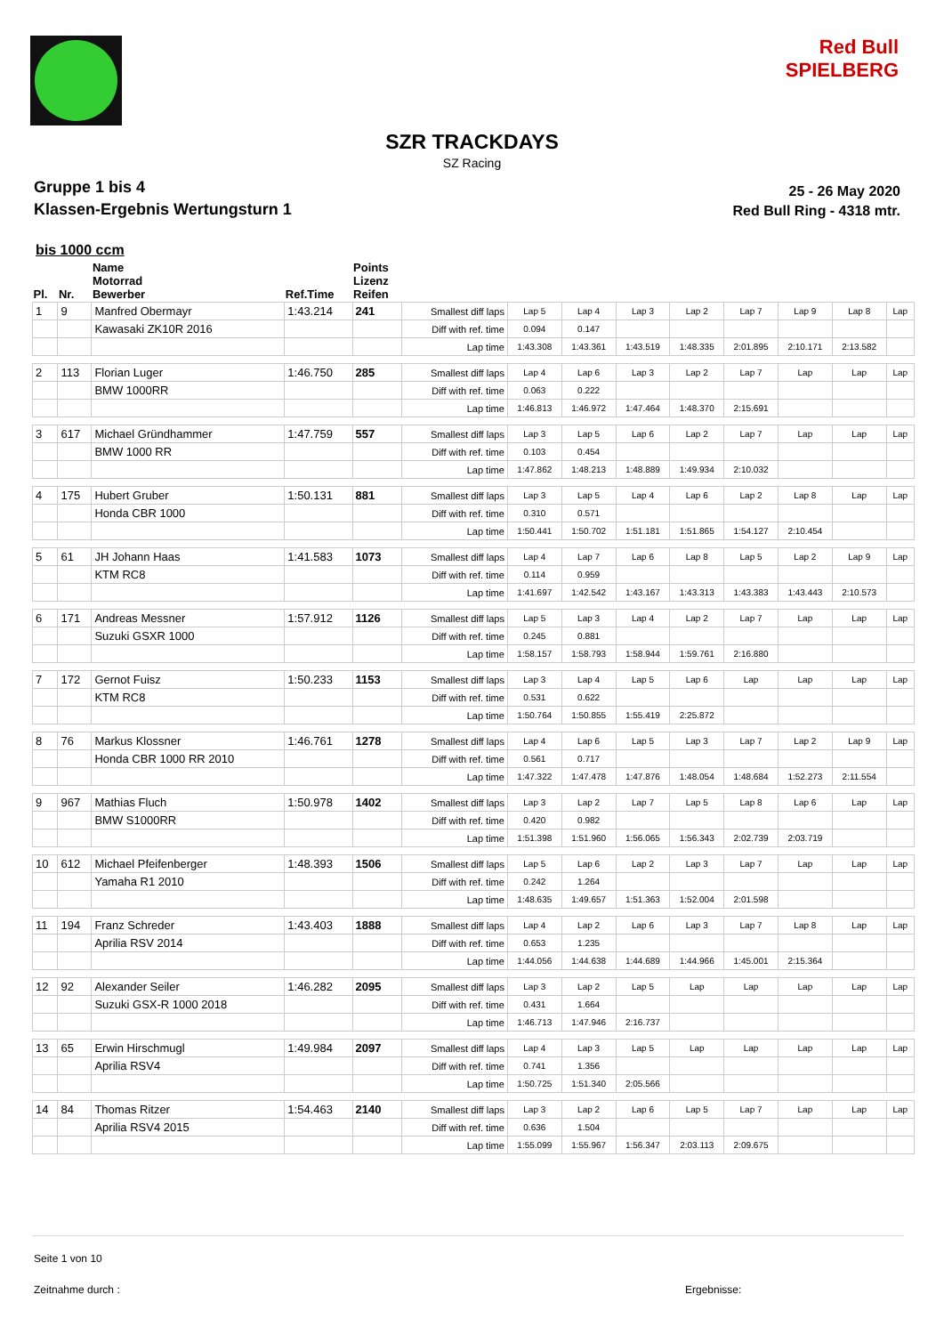Red Bull
SPIELBERG
SZR TRACKDAYS
SZ Racing
Gruppe 1 bis 4
Klassen-Ergebnis Wertungsturn 1
25 - 26 May 2020
Red Bull Ring - 4318 mtr.
bis 1000 ccm
| Pl. | Nr. | Name Motorrad Bewerber | Ref.Time | Points Lizenz Reifen | | | | | | | | | |
| --- | --- | --- | --- | --- | --- | --- | --- | --- | --- | --- | --- | --- | --- |
| 1 | 9 | Manfred Obermayr | 1:43.214 | 241 | Smallest diff laps | Lap 5 | Lap 4 | Lap 3 | Lap 2 | Lap 7 | Lap 9 | Lap 8 | Lap |
| | | Kawasaki ZK10R 2016 | | | Diff with ref. time | 0.094 | 0.147 | | | | | | |
| | | | | | Lap time | 1:43.308 | 1:43.361 | 1:43.519 | 1:48.335 | 2:01.895 | 2:10.171 | 2:13.582 | |
| 2 | 113 | Florian Luger | 1:46.750 | 285 | Smallest diff laps | Lap 4 | Lap 6 | Lap 3 | Lap 2 | Lap 7 | Lap | Lap | Lap |
| | | BMW 1000RR | | | Diff with ref. time | 0.063 | 0.222 | | | | | | |
| | | | | | Lap time | 1:46.813 | 1:46.972 | 1:47.464 | 1:48.370 | 2:15.691 | | | |
| 3 | 617 | Michael Gründhammer | 1:47.759 | 557 | Smallest diff laps | Lap 3 | Lap 5 | Lap 6 | Lap 2 | Lap 7 | Lap | Lap | Lap |
| | | BMW 1000 RR | | | Diff with ref. time | 0.103 | 0.454 | | | | | | |
| | | | | | Lap time | 1:47.862 | 1:48.213 | 1:48.889 | 1:49.934 | 2:10.032 | | | |
| 4 | 175 | Hubert Gruber | 1:50.131 | 881 | Smallest diff laps | Lap 3 | Lap 5 | Lap 4 | Lap 6 | Lap 2 | Lap 8 | Lap | Lap |
| | | Honda CBR 1000 | | | Diff with ref. time | 0.310 | 0.571 | | | | | | |
| | | | | | Lap time | 1:50.441 | 1:50.702 | 1:51.181 | 1:51.865 | 1:54.127 | 2:10.454 | | |
| 5 | 61 | JH Johann Haas | 1:41.583 | 1073 | Smallest diff laps | Lap 4 | Lap 7 | Lap 6 | Lap 8 | Lap 5 | Lap 2 | Lap 9 | Lap |
| | | KTM RC8 | | | Diff with ref. time | 0.114 | 0.959 | | | | | | |
| | | | | | Lap time | 1:41.697 | 1:42.542 | 1:43.167 | 1:43.313 | 1:43.383 | 1:43.443 | 2:10.573 | |
| 6 | 171 | Andreas Messner | 1:57.912 | 1126 | Smallest diff laps | Lap 5 | Lap 3 | Lap 4 | Lap 2 | Lap 7 | Lap | Lap | Lap |
| | | Suzuki GSXR 1000 | | | Diff with ref. time | 0.245 | 0.881 | | | | | | |
| | | | | | Lap time | 1:58.157 | 1:58.793 | 1:58.944 | 1:59.761 | 2:16.880 | | | |
| 7 | 172 | Gernot Fuisz | 1:50.233 | 1153 | Smallest diff laps | Lap 3 | Lap 4 | Lap 5 | Lap 6 | Lap | Lap | Lap | Lap |
| | | KTM RC8 | | | Diff with ref. time | 0.531 | 0.622 | | | | | | |
| | | | | | Lap time | 1:50.764 | 1:50.855 | 1:55.419 | 2:25.872 | | | | |
| 8 | 76 | Markus Klossner | 1:46.761 | 1278 | Smallest diff laps | Lap 4 | Lap 6 | Lap 5 | Lap 3 | Lap 7 | Lap 2 | Lap 9 | Lap |
| | | Honda CBR 1000 RR 2010 | | | Diff with ref. time | 0.561 | 0.717 | | | | | | |
| | | | | | Lap time | 1:47.322 | 1:47.478 | 1:47.876 | 1:48.054 | 1:48.684 | 1:52.273 | 2:11.554 | |
| 9 | 967 | Mathias Fluch | 1:50.978 | 1402 | Smallest diff laps | Lap 3 | Lap 2 | Lap 7 | Lap 5 | Lap 8 | Lap 6 | Lap | Lap |
| | | BMW S1000RR | | | Diff with ref. time | 0.420 | 0.982 | | | | | | |
| | | | | | Lap time | 1:51.398 | 1:51.960 | 1:56.065 | 1:56.343 | 2:02.739 | 2:03.719 | | |
| 10 | 612 | Michael Pfeifenberger | 1:48.393 | 1506 | Smallest diff laps | Lap 5 | Lap 6 | Lap 2 | Lap 3 | Lap 7 | Lap | Lap | Lap |
| | | Yamaha R1 2010 | | | Diff with ref. time | 0.242 | 1.264 | | | | | | |
| | | | | | Lap time | 1:48.635 | 1:49.657 | 1:51.363 | 1:52.004 | 2:01.598 | | | |
| 11 | 194 | Franz Schreder | 1:43.403 | 1888 | Smallest diff laps | Lap 4 | Lap 2 | Lap 6 | Lap 3 | Lap 7 | Lap 8 | Lap | Lap |
| | | Aprilia RSV 2014 | | | Diff with ref. time | 0.653 | 1.235 | | | | | | |
| | | | | | Lap time | 1:44.056 | 1:44.638 | 1:44.689 | 1:44.966 | 1:45.001 | 2:15.364 | | |
| 12 | 92 | Alexander Seiler | 1:46.282 | 2095 | Smallest diff laps | Lap 3 | Lap 2 | Lap 5 | Lap | Lap | Lap | Lap | Lap |
| | | Suzuki GSX-R 1000 2018 | | | Diff with ref. time | 0.431 | 1.664 | | | | | | |
| | | | | | Lap time | 1:46.713 | 1:47.946 | 2:16.737 | | | | | |
| 13 | 65 | Erwin Hirschmugl | 1:49.984 | 2097 | Smallest diff laps | Lap 4 | Lap 3 | Lap 5 | Lap | Lap | Lap | Lap | Lap |
| | | Aprilia RSV4 | | | Diff with ref. time | 0.741 | 1.356 | | | | | | |
| | | | | | Lap time | 1:50.725 | 1:51.340 | 2:05.566 | | | | | |
| 14 | 84 | Thomas Ritzer | 1:54.463 | 2140 | Smallest diff laps | Lap 3 | Lap 2 | Lap 6 | Lap 5 | Lap 7 | Lap | Lap | Lap |
| | | Aprilia RSV4 2015 | | | Diff with ref. time | 0.636 | 1.504 | | | | | | |
| | | | | | Lap time | 1:55.099 | 1:55.967 | 1:56.347 | 2:03.113 | 2:09.675 | | | |
Seite 1 von 10
Zeitnahme durch : Ergebnisse: